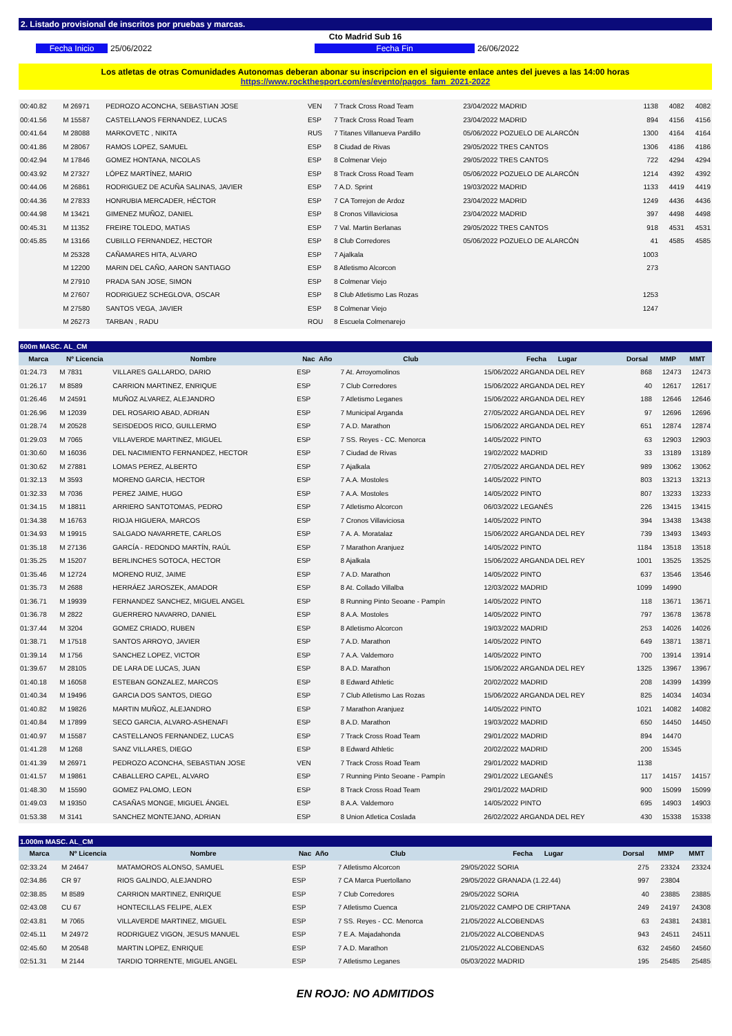2. Listado provisional de inscritos por pruebas y marcas.
Cto Madrid Sub 16
Fecha Inicio 25/06/2022 Fecha Fin 26/06/2022
Los atletas de otras Comunidades Autonomas deberan abonar su inscripcion en el siguiente enlace antes del jueves a las 14:00 horas
https://www.rockthesport.com/es/evento/pagos_fam_2021-2022
| 00:40.82 | M 26971 | PEDROZO ACONCHA, SEBASTIAN JOSE | VEN | 7 Track Cross Road Team | 23/04/2022 MADRID | 1138 | 4082 | 4082 |
| 00:41.56 | M 15587 | CASTELLANOS FERNANDEZ, LUCAS | ESP | 7 Track Cross Road Team | 23/04/2022 MADRID | 894 | 4156 | 4156 |
| 00:41.64 | M 28088 | MARKOVETC , NIKITA | RUS | 7 Titanes Villanueva Pardillo | 05/06/2022 POZUELO DE ALARCÓN | 1300 | 4164 | 4164 |
| 00:41.86 | M 28067 | RAMOS LOPEZ, SAMUEL | ESP | 8 Ciudad de Rivas | 29/05/2022 TRES CANTOS | 1306 | 4186 | 4186 |
| 00:42.94 | M 17846 | GOMEZ HONTANA, NICOLAS | ESP | 8 Colmenar Viejo | 29/05/2022 TRES CANTOS | 722 | 4294 | 4294 |
| 00:43.92 | M 27327 | LÓPEZ MARTÍNEZ, MARIO | ESP | 8 Track Cross Road Team | 05/06/2022 POZUELO DE ALARCÓN | 1214 | 4392 | 4392 |
| 00:44.06 | M 26861 | RODRIGUEZ DE ACUÑA SALINAS, JAVIER | ESP | 7 A.D. Sprint | 19/03/2022 MADRID | 1133 | 4419 | 4419 |
| 00:44.36 | M 27833 | HONRUBIA MERCADER, HÉCTOR | ESP | 7 CA Torrejon de Ardoz | 23/04/2022 MADRID | 1249 | 4436 | 4436 |
| 00:44.98 | M 13421 | GIMENEZ MUÑOZ, DANIEL | ESP | 8 Cronos Villaviciosa | 23/04/2022 MADRID | 397 | 4498 | 4498 |
| 00:45.31 | M 11352 | FREIRE TOLEDO, MATIAS | ESP | 7 Val. Martin Berlanas | 29/05/2022 TRES CANTOS | 918 | 4531 | 4531 |
| 00:45.85 | M 13166 | CUBILLO FERNANDEZ, HECTOR | ESP | 8 Club Corredores | 05/06/2022 POZUELO DE ALARCÓN | 41 | 4585 | 4585 |
| | M 25328 | CAÑAMARES HITA, ALVARO | ESP | 7 Ajalkala | | 1003 | | |
| | M 12200 | MARIN DEL CAÑO, AARON SANTIAGO | ESP | 8 Atletismo Alcorcon | | 273 | | |
| | M 27910 | PRADA SAN JOSE, SIMON | ESP | 8 Colmenar Viejo | | | | |
| | M 27607 | RODRIGUEZ SCHEGLOVA, OSCAR | ESP | 8 Club Atletismo Las Rozas | | 1253 | | |
| | M 27580 | SANTOS VEGA, JAVIER | ESP | 8 Colmenar Viejo | | 1247 | | |
| | M 26273 | TARBAN , RADU | ROU | 8 Escuela Colmenarejo | | | | |
| 600m MASC. AL_CM | | | | | | | | |
| Marca | Nº Licencia | Nombre | Nac Año | Club | Fecha Lugar | Dorsal | MMP | MMT |
| 01:24.73 | M 7831 | VILLARES GALLARDO, DARIO | ESP | 7 At. Arroyomolinos | 15/06/2022 ARGANDA DEL REY | 868 | 12473 | 12473 |
| 01:26.17 | M 8589 | CARRION MARTINEZ, ENRIQUE | ESP | 7 Club Corredores | 15/06/2022 ARGANDA DEL REY | 40 | 12617 | 12617 |
| 01:26.46 | M 24591 | MUÑOZ ALVAREZ, ALEJANDRO | ESP | 7 Atletismo Leganes | 15/06/2022 ARGANDA DEL REY | 188 | 12646 | 12646 |
| 01:26.96 | M 12039 | DEL ROSARIO ABAD, ADRIAN | ESP | 7 Municipal Arganda | 27/05/2022 ARGANDA DEL REY | 97 | 12696 | 12696 |
| 01:28.74 | M 20528 | SEISDEDOS RICO, GUILLERMO | ESP | 7 A.D. Marathon | 15/06/2022 ARGANDA DEL REY | 651 | 12874 | 12874 |
| 01:29.03 | M 7065 | VILLAVERDE MARTINEZ, MIGUEL | ESP | 7 SS. Reyes - CC. Menorca | 14/05/2022 PINTO | 63 | 12903 | 12903 |
| 01:30.60 | M 16036 | DEL NACIMIENTO FERNANDEZ, HECTOR | ESP | 7 Ciudad de Rivas | 19/02/2022 MADRID | 33 | 13189 | 13189 |
| 01:30.62 | M 27881 | LOMAS PEREZ, ALBERTO | ESP | 7 Ajalkala | 27/05/2022 ARGANDA DEL REY | 989 | 13062 | 13062 |
| 01:32.13 | M 3593 | MORENO GARCIA, HECTOR | ESP | 7 A.A. Mostoles | 14/05/2022 PINTO | 803 | 13213 | 13213 |
| 01:32.33 | M 7036 | PEREZ JAIME, HUGO | ESP | 7 A.A. Mostoles | 14/05/2022 PINTO | 807 | 13233 | 13233 |
| 01:34.15 | M 18811 | ARRIERO SANTOTOMAS, PEDRO | ESP | 7 Atletismo Alcorcon | 06/03/2022 LEGANÉS | 226 | 13415 | 13415 |
| 01:34.38 | M 16763 | RIOJA HIGUERA, MARCOS | ESP | 7 Cronos Villaviciosa | 14/05/2022 PINTO | 394 | 13438 | 13438 |
| 01:34.93 | M 19915 | SALGADO NAVARRETE, CARLOS | ESP | 7 A. A. Moratalaz | 15/06/2022 ARGANDA DEL REY | 739 | 13493 | 13493 |
| 01:35.18 | M 27136 | GARCÍA - REDONDO MARTÍN, RAÚL | ESP | 7 Marathon Aranjuez | 14/05/2022 PINTO | 1184 | 13518 | 13518 |
| 01:35.25 | M 15207 | BERLINCHES SOTOCA, HECTOR | ESP | 8 Ajalkala | 15/06/2022 ARGANDA DEL REY | 1001 | 13525 | 13525 |
| 01:35.46 | M 12724 | MORENO RUIZ, JAIME | ESP | 7 A.D. Marathon | 14/05/2022 PINTO | 637 | 13546 | 13546 |
| 01:35.73 | M 2688 | HERRÁEZ JAROSZEK, AMADOR | ESP | 8 At. Collado Villalba | 12/03/2022 MADRID | 1099 | 14990 | |
| 01:36.71 | M 19939 | FERNANDEZ SANCHEZ, MIGUEL ANGEL | ESP | 8 Running Pinto Seoane - Pampín | 14/05/2022 PINTO | 118 | 13671 | 13671 |
| 01:36.78 | M 2822 | GUERRERO NAVARRO, DANIEL | ESP | 8 A.A. Mostoles | 14/05/2022 PINTO | 797 | 13678 | 13678 |
| 01:37.44 | M 3204 | GOMEZ CRIADO, RUBEN | ESP | 8 Atletismo Alcorcon | 19/03/2022 MADRID | 253 | 14026 | 14026 |
| 01:38.71 | M 17518 | SANTOS ARROYO, JAVIER | ESP | 7 A.D. Marathon | 14/05/2022 PINTO | 649 | 13871 | 13871 |
| 01:39.14 | M 1756 | SANCHEZ LOPEZ, VICTOR | ESP | 7 A.A. Valdemoro | 14/05/2022 PINTO | 700 | 13914 | 13914 |
| 01:39.67 | M 28105 | DE LARA DE LUCAS, JUAN | ESP | 8 A.D. Marathon | 15/06/2022 ARGANDA DEL REY | 1325 | 13967 | 13967 |
| 01:40.18 | M 16058 | ESTEBAN GONZALEZ, MARCOS | ESP | 8 Edward Athletic | 20/02/2022 MADRID | 208 | 14399 | 14399 |
| 01:40.34 | M 19496 | GARCIA DOS SANTOS, DIEGO | ESP | 7 Club Atletismo Las Rozas | 15/06/2022 ARGANDA DEL REY | 825 | 14034 | 14034 |
| 01:40.82 | M 19826 | MARTIN MUÑOZ, ALEJANDRO | ESP | 7 Marathon Aranjuez | 14/05/2022 PINTO | 1021 | 14082 | 14082 |
| 01:40.84 | M 17899 | SECO GARCIA, ALVARO-ASHENAFI | ESP | 8 A.D. Marathon | 19/03/2022 MADRID | 650 | 14450 | 14450 |
| 01:40.97 | M 15587 | CASTELLANOS FERNANDEZ, LUCAS | ESP | 7 Track Cross Road Team | 29/01/2022 MADRID | 894 | 14470 | |
| 01:41.28 | M 1268 | SANZ VILLARES, DIEGO | ESP | 8 Edward Athletic | 20/02/2022 MADRID | 200 | 15345 | |
| 01:41.39 | M 26971 | PEDROZO ACONCHA, SEBASTIAN JOSE | VEN | 7 Track Cross Road Team | 29/01/2022 MADRID | 1138 | | |
| 01:41.57 | M 19861 | CABALLERO CAPEL, ALVARO | ESP | 7 Running Pinto Seoane - Pampín | 29/01/2022 LEGANÉS | 117 | 14157 | 14157 |
| 01:48.30 | M 15590 | GOMEZ PALOMO, LEON | ESP | 8 Track Cross Road Team | 29/01/2022 MADRID | 900 | 15099 | 15099 |
| 01:49.03 | M 19350 | CASAÑAS MONGE, MIGUEL ÁNGEL | ESP | 8 A.A. Valdemoro | 14/05/2022 PINTO | 695 | 14903 | 14903 |
| 01:53.38 | M 3141 | SANCHEZ MONTEJANO, ADRIAN | ESP | 8 Union Atletica Coslada | 26/02/2022 ARGANDA DEL REY | 430 | 15338 | 15338 |
| 1.000m MASC. AL_CM | | | | | | | | |
| Marca | Nº Licencia | Nombre | Nac Año | Club | Fecha Lugar | Dorsal | MMP | MMT |
| 02:33.24 | M 24647 | MATAMOROS ALONSO, SAMUEL | ESP | 7 Atletismo Alcorcon | 29/05/2022 SORIA | 275 | 23324 | 23324 |
| 02:34.86 | CR 97 | RIOS GALINDO, ALEJANDRO | ESP | 7 CA Marca Puertollano | 29/05/2022 GRANADA (1.22.44) | 997 | 23804 | |
| 02:38.85 | M 8589 | CARRION MARTINEZ, ENRIQUE | ESP | 7 Club Corredores | 29/05/2022 SORIA | 40 | 23885 | 23885 |
| 02:43.08 | CU 67 | HONTECILLAS FELIPE, ALEX | ESP | 7 Atletismo Cuenca | 21/05/2022 CAMPO DE CRIPTANA | 249 | 24197 | 24308 |
| 02:43.81 | M 7065 | VILLAVERDE MARTINEZ, MIGUEL | ESP | 7 SS. Reyes - CC. Menorca | 21/05/2022 ALCOBENDAS | 63 | 24381 | 24381 |
| 02:45.11 | M 24972 | RODRIGUEZ VIGON, JESUS MANUEL | ESP | 7 E.A. Majadahonda | 21/05/2022 ALCOBENDAS | 943 | 24511 | 24511 |
| 02:45.60 | M 20548 | MARTIN LOPEZ, ENRIQUE | ESP | 7 A.D. Marathon | 21/05/2022 ALCOBENDAS | 632 | 24560 | 24560 |
| 02:51.31 | M 2144 | TARDIO TORRENTE, MIGUEL ANGEL | ESP | 7 Atletismo Leganes | 05/03/2022 MADRID | 195 | 25485 | 25485 |
EN ROJO: NO ADMITIDOS